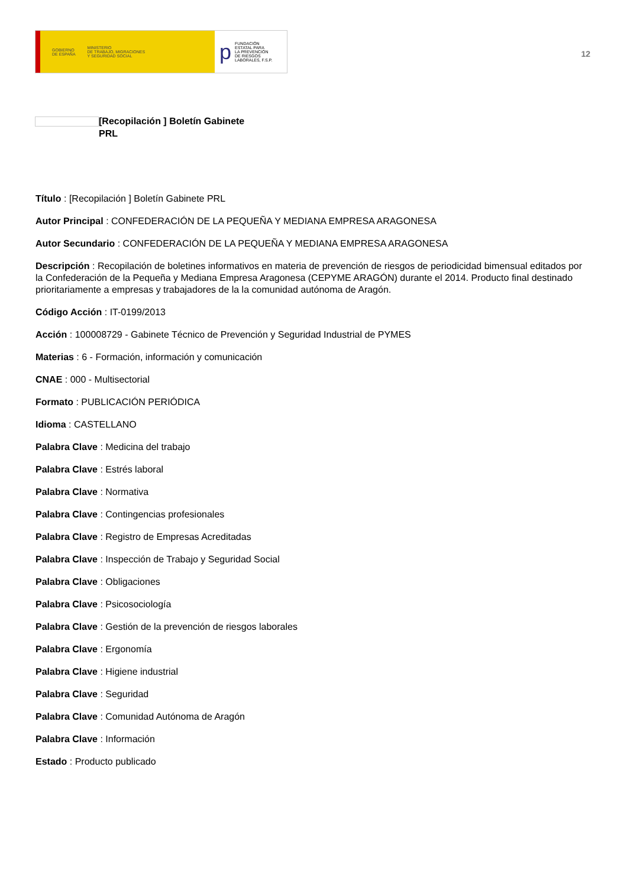GOBIERNO
DE ESPAÑA MINISTERIO
DE TRABAJO, MIGRACIONES
Y SEGURIDAD SOCIAL
p FUNDACIÓN
ESTATAL PARA
LA PREVENCIÓN
DE RIESGOS
LABORALES, F.S.P.
12
[Recopilación ] Boletín Gabinete PRL
Título : [Recopilación ] Boletín Gabinete PRL
Autor Principal : CONFEDERACIÓN DE LA PEQUEÑA Y MEDIANA EMPRESA ARAGONESA
Autor Secundario : CONFEDERACIÓN DE LA PEQUEÑA Y MEDIANA EMPRESA ARAGONESA
Descripción : Recopilación de boletines informativos en materia de prevención de riesgos de periodicidad bimensual editados por la Confederación de la Pequeña y Mediana Empresa Aragonesa (CEPYME ARAGÓN) durante el 2014. Producto final destinado prioritariamente a empresas y trabajadores de la la comunidad autónoma de Aragón.
Código Acción : IT-0199/2013
Acción : 100008729 - Gabinete Técnico de Prevención y Seguridad Industrial de PYMES
Materias : 6 - Formación, información y comunicación
CNAE : 000 - Multisectorial
Formato : PUBLICACIÓN PERIÓDICA
Idioma : CASTELLANO
Palabra Clave : Medicina del trabajo
Palabra Clave : Estrés laboral
Palabra Clave : Normativa
Palabra Clave : Contingencias profesionales
Palabra Clave : Registro de Empresas Acreditadas
Palabra Clave : Inspección de Trabajo y Seguridad Social
Palabra Clave : Obligaciones
Palabra Clave : Psicosociología
Palabra Clave : Gestión de la prevención de riesgos laborales
Palabra Clave : Ergonomía
Palabra Clave : Higiene industrial
Palabra Clave : Seguridad
Palabra Clave : Comunidad Autónoma de Aragón
Palabra Clave : Información
Estado : Producto publicado